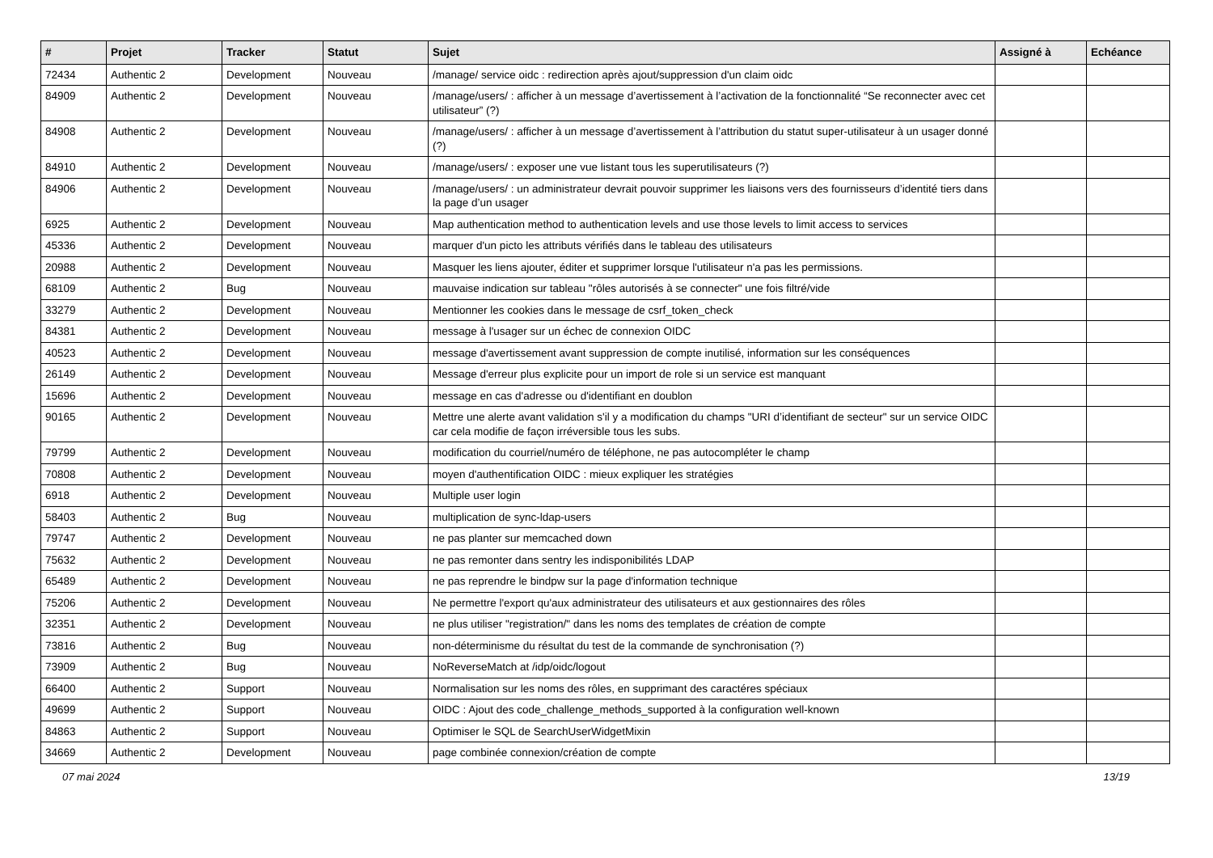| # | Projet | Tracker | Statut | Sujet | Assigné à | Echéance |
| --- | --- | --- | --- | --- | --- | --- |
| 72434 | Authentic 2 | Development | Nouveau | /manage/ service oidc : redirection après ajout/suppression d'un claim oidc | | |
| 84909 | Authentic 2 | Development | Nouveau | /manage/users/ : afficher à un message d’avertissement à l’activation de la fonctionnalité “Se reconnecter avec cet utilisateur” (?) | | |
| 84908 | Authentic 2 | Development | Nouveau | /manage/users/ : afficher à un message d’avertissement à l’attribution du statut super-utilisateur à un usager donné (?) | | |
| 84910 | Authentic 2 | Development | Nouveau | /manage/users/ : exposer une vue listant tous les superutilisateurs (?) | | |
| 84906 | Authentic 2 | Development | Nouveau | /manage/users/ : un administrateur devrait pouvoir supprimer les liaisons vers des fournisseurs d’identité tiers dans la page d’un usager | | |
| 6925 | Authentic 2 | Development | Nouveau | Map authentication method to authentication levels and use those levels to limit access to services | | |
| 45336 | Authentic 2 | Development | Nouveau | marquer d'un picto les attributs vérifiés dans le tableau des utilisateurs | | |
| 20988 | Authentic 2 | Development | Nouveau | Masquer les liens ajouter, éditer et supprimer lorsque l'utilisateur n'a pas les permissions. | | |
| 68109 | Authentic 2 | Bug | Nouveau | mauvaise indication sur tableau "rôles autorisés à se connecter" une fois filtré/vide | | |
| 33279 | Authentic 2 | Development | Nouveau | Mentionner les cookies dans le message de csrf_token_check | | |
| 84381 | Authentic 2 | Development | Nouveau | message à l'usager sur un échec de connexion OIDC | | |
| 40523 | Authentic 2 | Development | Nouveau | message d'avertissement avant suppression de compte inutilisé, information sur les conséquences | | |
| 26149 | Authentic 2 | Development | Nouveau | Message d'erreur plus explicite pour un import de role si un service est manquant | | |
| 15696 | Authentic 2 | Development | Nouveau | message en cas d'adresse ou d'identifiant en doublon | | |
| 90165 | Authentic 2 | Development | Nouveau | Mettre une alerte avant validation s'il y a modification du champs "URI d’identifiant de secteur" sur un service OIDC car cela modifie de façon irréversible tous les subs. | | |
| 79799 | Authentic 2 | Development | Nouveau | modification du courriel/numéro de téléphone, ne pas autocompléter le champ | | |
| 70808 | Authentic 2 | Development | Nouveau | moyen d'authentification OIDC : mieux expliquer les stratégies | | |
| 6918 | Authentic 2 | Development | Nouveau | Multiple user login | | |
| 58403 | Authentic 2 | Bug | Nouveau | multiplication de sync-ldap-users | | |
| 79747 | Authentic 2 | Development | Nouveau | ne pas planter sur memcached down | | |
| 75632 | Authentic 2 | Development | Nouveau | ne pas remonter dans sentry les indisponibilités LDAP | | |
| 65489 | Authentic 2 | Development | Nouveau | ne pas reprendre le bindpw sur la page d'information technique | | |
| 75206 | Authentic 2 | Development | Nouveau | Ne permettre l'export qu'aux administrateur des utilisateurs et aux gestionnaires des rôles | | |
| 32351 | Authentic 2 | Development | Nouveau | ne plus utiliser "registration/" dans les noms des templates de création de compte | | |
| 73816 | Authentic 2 | Bug | Nouveau | non-déterminisme du résultat du test de la commande de synchronisation (?) | | |
| 73909 | Authentic 2 | Bug | Nouveau | NoReverseMatch at /idp/oidc/logout | | |
| 66400 | Authentic 2 | Support | Nouveau | Normalisation sur les noms des rôles, en supprimant des caractéres spéciaux | | |
| 49699 | Authentic 2 | Support | Nouveau | OIDC : Ajout des code_challenge_methods_supported à la configuration well-known | | |
| 84863 | Authentic 2 | Support | Nouveau | Optimiser le SQL de SearchUserWidgetMixin | | |
| 34669 | Authentic 2 | Development | Nouveau | page combinée connexion/création de compte | | |
07 mai 2024 13/19